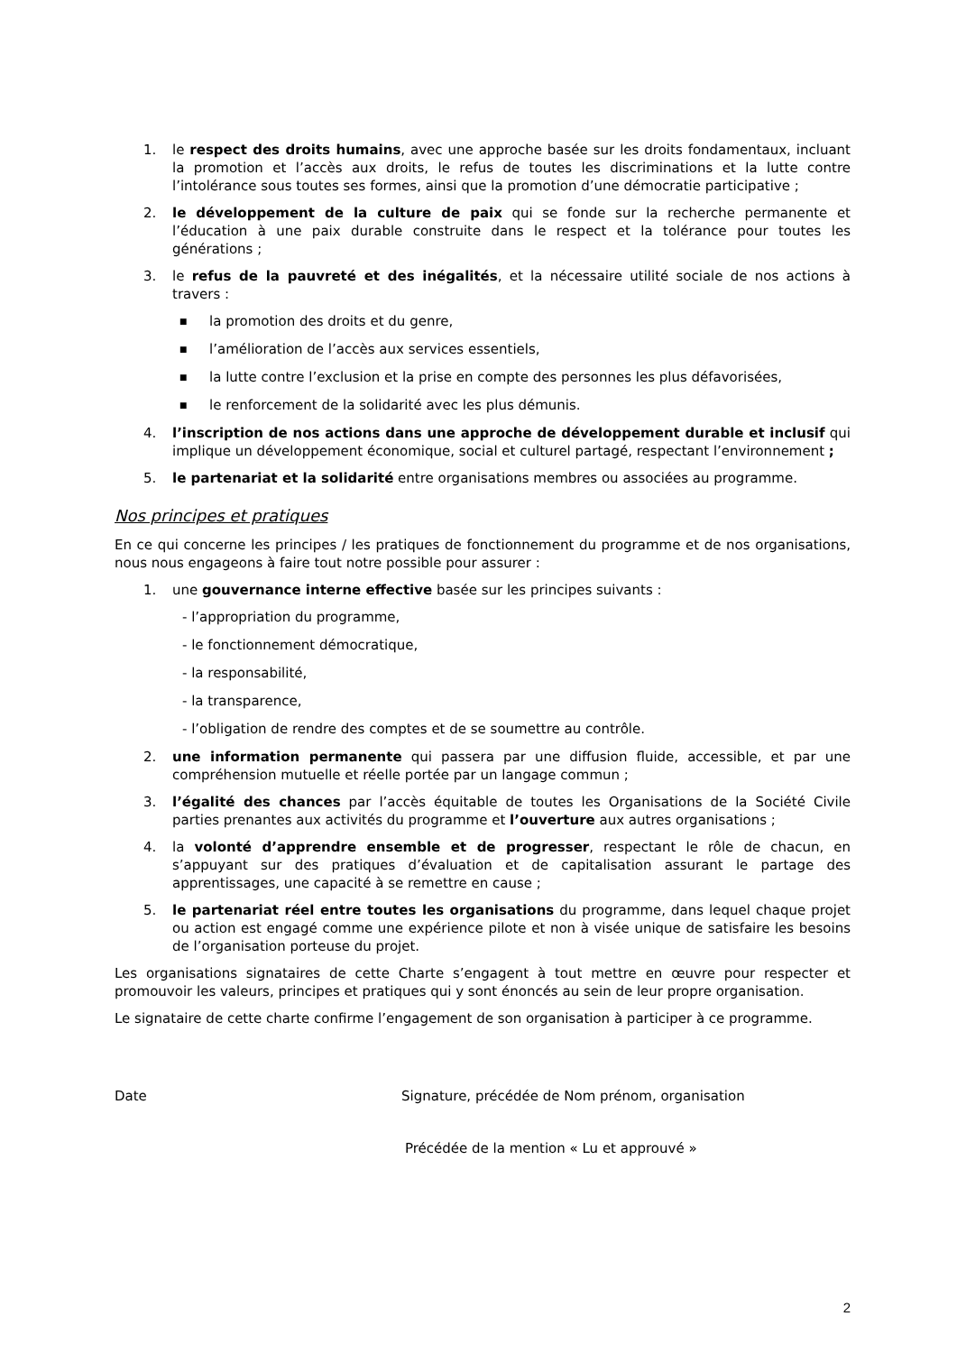1. le respect des droits humains, avec une approche basée sur les droits fondamentaux, incluant la promotion et l’accès aux droits, le refus de toutes les discriminations et la lutte contre l’intolérance sous toutes ses formes, ainsi que la promotion d’une démocratie participative ;
2. le développement de la culture de paix qui se fonde sur la recherche permanente et l’éducation à une paix durable construite dans le respect et la tolérance pour toutes les générations ;
3. le refus de la pauvreté et des inégalités, et la nécessaire utilité sociale de nos actions à travers :
■ la promotion des droits et du genre,
■ l’amélioration de l’accès aux services essentiels,
■ la lutte contre l’exclusion et la prise en compte des personnes les plus défavorisées,
■ le renforcement de la solidarité avec les plus démunis.
4. l’inscription de nos actions dans une approche de développement durable et inclusif qui implique un développement économique, social et culturel partagé, respectant l’environnement ;
5. le partenariat et la solidarité entre organisations membres ou associées au programme.
Nos principes et pratiques
En ce qui concerne les principes / les pratiques de fonctionnement du programme et de nos organisations, nous nous engageons à faire tout notre possible pour assurer :
1. une gouvernance interne effective basée sur les principes suivants :
- l’appropriation du programme,
- le fonctionnement démocratique,
- la responsabilité,
- la transparence,
- l’obligation de rendre des comptes et de se soumettre au contrôle.
2. une information permanente qui passera par une diffusion fluide, accessible, et par une compréhension mutuelle et réelle portée par un langage commun ;
3. l’égalité des chances par l’accès équitable de toutes les Organisations de la Société Civile parties prenantes aux activités du programme et l’ouverture aux autres organisations ;
4. la volonté d’apprendre ensemble et de progresser, respectant le rôle de chacun, en s’appuyant sur des pratiques d’évaluation et de capitalisation assurant le partage des apprentissages, une capacité à se remettre en cause ;
5. le partenariat réel entre toutes les organisations du programme, dans lequel chaque projet ou action est engagé comme une expérience pilote et non à visée unique de satisfaire les besoins de l’organisation porteuse du projet.
Les organisations signataires de cette Charte s’engagent à tout mettre en œuvre pour respecter et promouvoir les valeurs, principes et pratiques qui y sont énoncés au sein de leur propre organisation.
Le signataire de cette charte confirme l’engagement de son organisation à participer à ce programme.
Date Signature, précédée de Nom prénom, organisation
Précédée de la mention « Lu et approuvé »
2